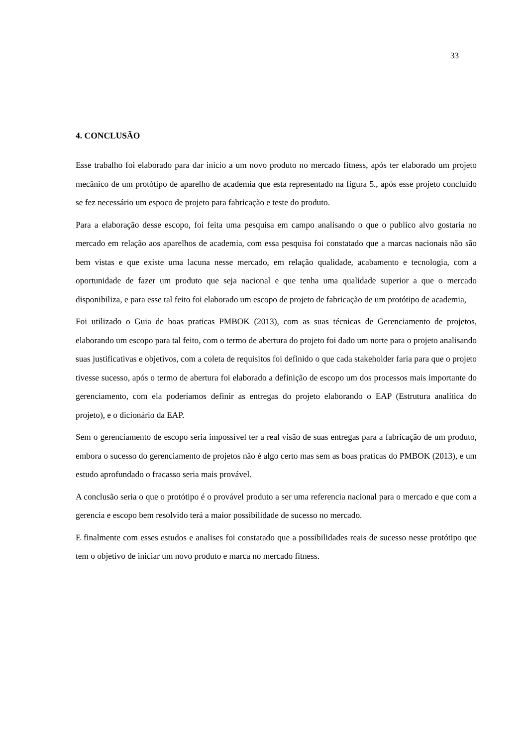33
4. CONCLUSÃO
Esse trabalho foi elaborado para dar inicio a um novo produto no mercado fitness, após ter elaborado um projeto mecânico de um protótipo de aparelho de academia que esta representado na figura 5., após esse projeto concluído se fez necessário um espoco de projeto para fabricação e teste do produto.
Para a elaboração desse escopo, foi feita uma pesquisa em campo analisando o que o publico alvo gostaria no mercado em relação aos aparelhos de academia, com essa pesquisa foi constatado que a marcas nacionais não são bem vistas e que existe uma lacuna nesse mercado, em relação qualidade, acabamento e tecnologia, com a oportunidade de fazer um produto que seja nacional e que tenha uma qualidade superior a que o mercado disponibiliza, e para esse tal feito foi elaborado um escopo de projeto de fabricação de um protótipo de academia,
Foi utilizado o Guia de boas praticas PMBOK (2013), com as suas técnicas de Gerenciamento de projetos, elaborando um escopo para tal feito, com o termo de abertura do projeto foi dado um norte para o projeto analisando suas justificativas e objetivos, com a coleta de requisitos foi definido o que cada stakeholder faria para que o projeto tivesse sucesso, após o termo de abertura foi elaborado a definição de escopo um dos processos mais importante do gerenciamento, com ela poderíamos definir as entregas do projeto elaborando o EAP (Estrutura analítica do projeto), e o dicionário da EAP.
Sem o gerenciamento de escopo seria impossível ter a real visão de suas entregas para a fabricação de um produto, embora o sucesso do gerenciamento de projetos não é algo certo mas sem as boas praticas do PMBOK (2013), e um estudo aprofundado o fracasso seria mais provável.
A conclusão seria o que o protótipo é o provável produto a ser uma referencia nacional para o mercado e que com a gerencia e escopo bem resolvido terá a maior possibilidade de sucesso no mercado.
E finalmente com esses estudos e analises foi constatado que a possibilidades reais de sucesso nesse protótipo que tem o objetivo de iniciar um novo produto e marca no mercado fitness.